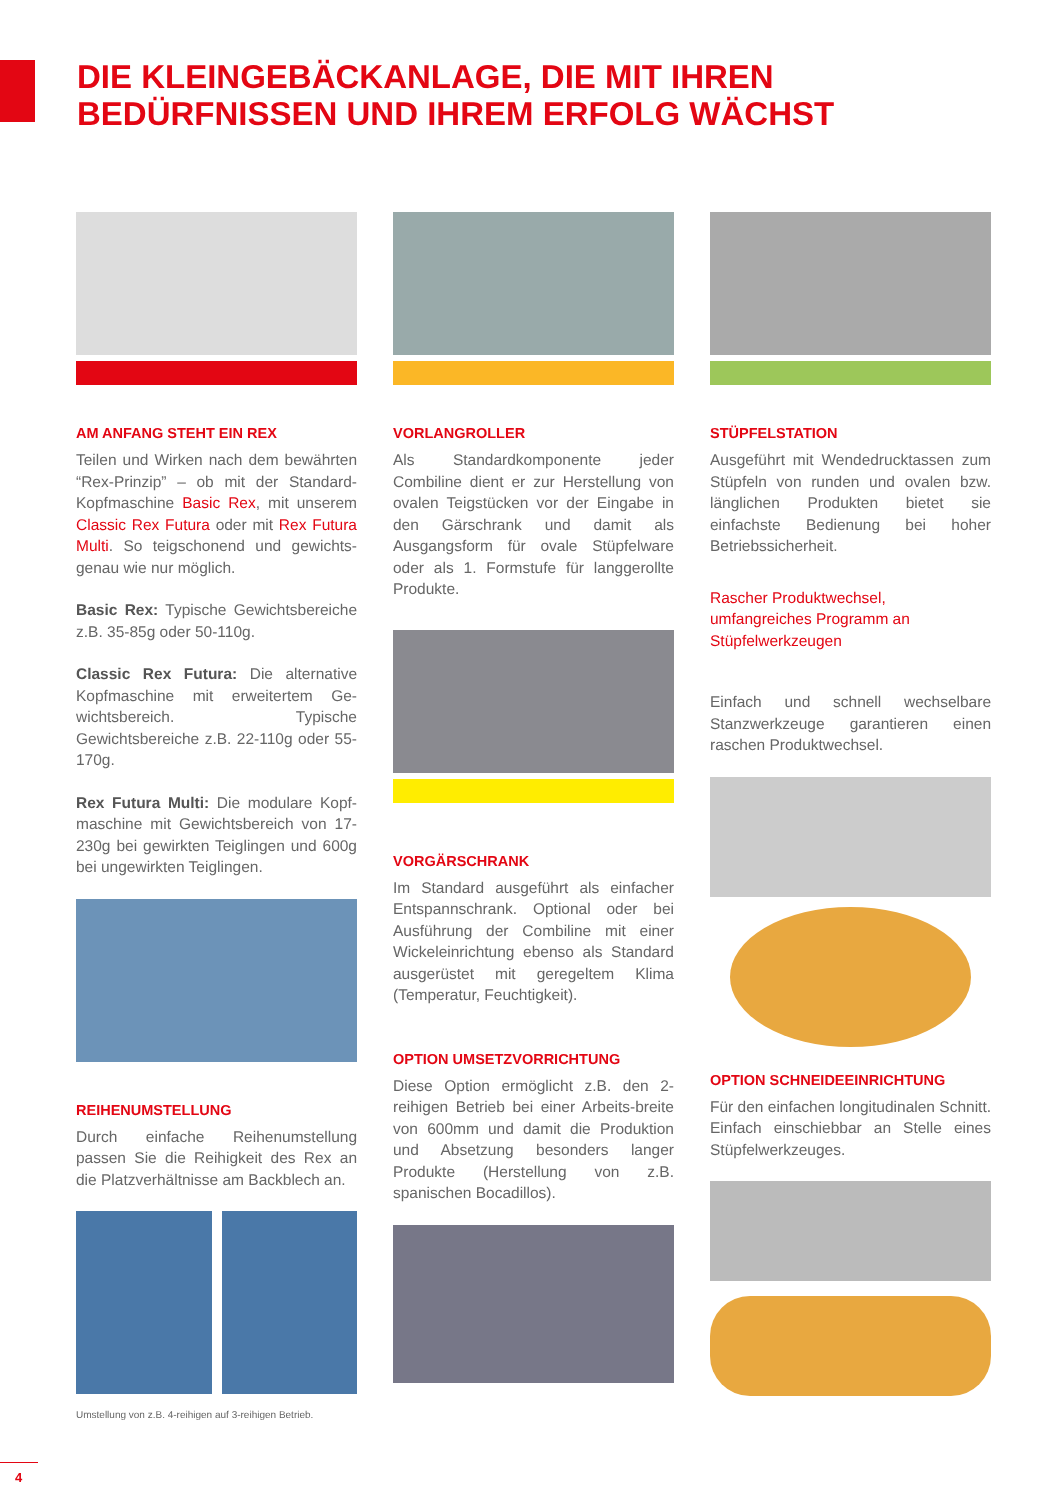DIE KLEINGEBÄCKANLAGE, DIE MIT IHREN
BEDÜRFNISSEN UND IHREM ERFOLG WÄCHST
AM ANFANG STEHT EIN REX
Teilen und Wirken nach dem bewährten “Rex-Prinzip” – ob mit der Standard-Kopfmaschine Basic Rex, mit unserem Classic Rex Futura oder mit Rex Futura Multi. So teigschonend und gewichts-genau wie nur möglich.
Basic Rex: Typische Gewichtsbereiche z.B. 35-85g oder 50-110g.
Classic Rex Futura: Die alternative Kopfmaschine mit erweitertem Ge-wichtsbereich. Typische Gewichtsbereiche z.B. 22-110g oder 55-170g.
Rex Futura Multi: Die modulare Kopf-maschine mit Gewichtsbereich von 17-230g bei gewirkten Teiglingen und 600g bei ungewirkten Teiglingen.
REIHENUMSTELLUNG
Durch einfache Reihenumstellung passen Sie die Reihigkeit des Rex an die Platzverhältnisse am Backblech an.
Umstellung von z.B. 4-reihigen auf 3-reihigen Betrieb.
VORLANGROLLER
Als Standardkomponente jeder Combiline dient er zur Herstellung von ovalen Teigstücken vor der Eingabe in den Gärschrank und damit als Ausgangsform für ovale Stüpfelware oder als 1. Formstufe für langgerollte Produkte.
VORGÄRSCHRANK
Im Standard ausgeführt als einfacher Entspannschrank. Optional oder bei Ausführung der Combiline mit einer Wickeleinrichtung ebenso als Standard ausgerüstet mit geregeltem Klima (Temperatur, Feuchtigkeit).
OPTION UMSETZVORRICHTUNG
Diese Option ermöglicht z.B. den 2-reihigen Betrieb bei einer Arbeits-breite von 600mm und damit die Produktion und Absetzung besonders langer Produkte (Herstellung von z.B. spanischen Bocadillos).
STÜPFELSTATION
Ausgeführt mit Wendedrucktassen zum Stüpfeln von runden und ovalen bzw. länglichen Produkten bietet sie einfachste Bedienung bei hoher Betriebssicherheit.
Rascher Produktwechsel, umfangreiches Programm an Stüpfelwerkzeugen
Einfach und schnell wechselbare Stanzwerkzeuge garantieren einen raschen Produktwechsel.
OPTION SCHNEIDEEINRICHTUNG
Für den einfachen longitudinalen Schnitt. Einfach einschiebbar an Stelle eines Stüpfelwerkzeuges.
4